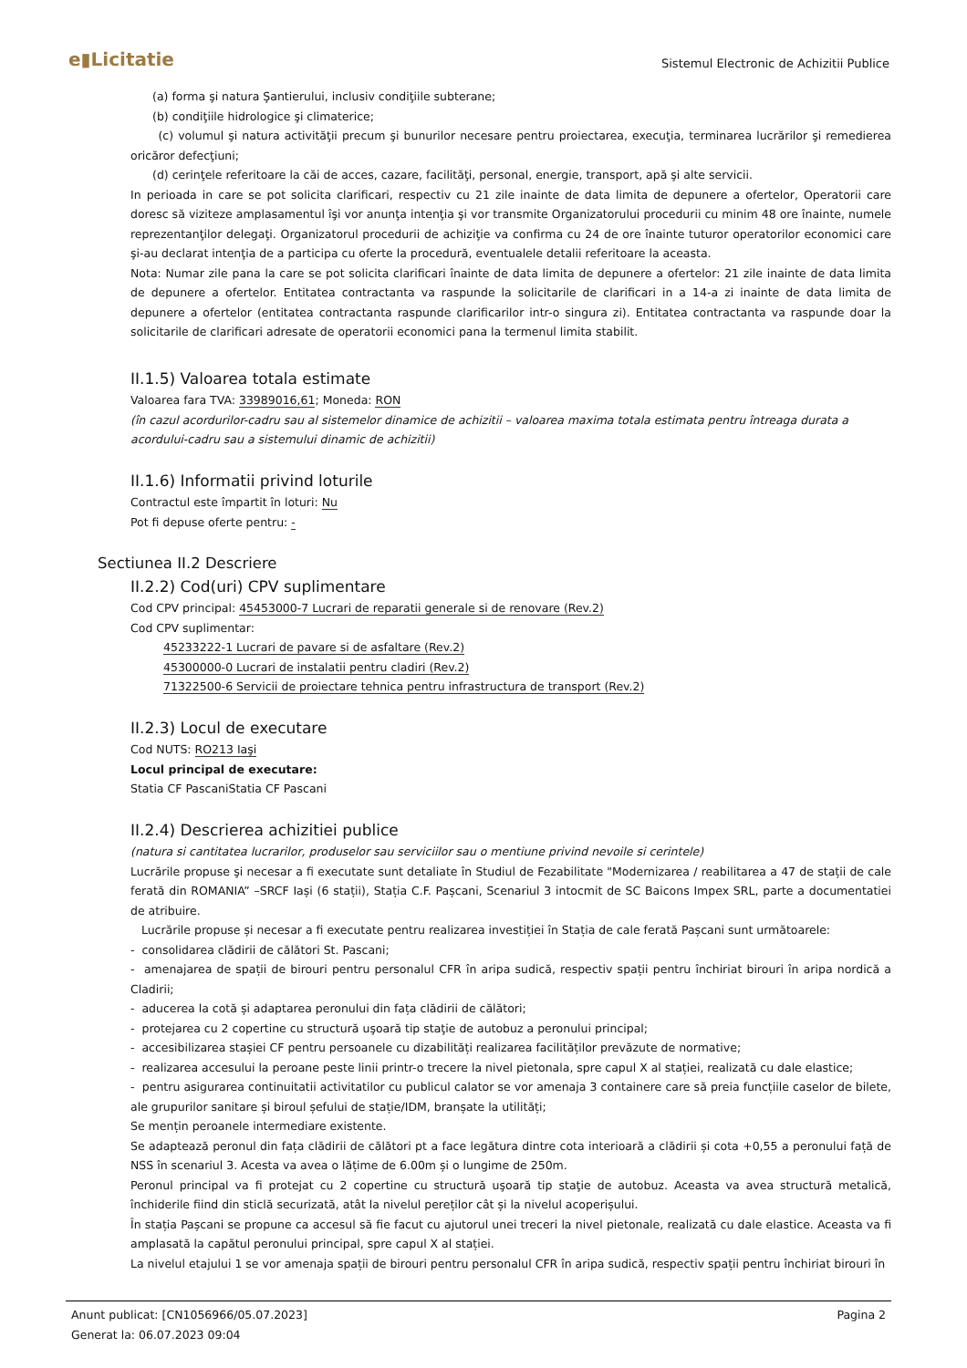e▮Licitatie
Sistemul Electronic de Achizitii Publice
(a) forma şi natura Şantierului, inclusiv condiţiile subterane;
(b) condiţiile hidrologice şi climaterice;
(c) volumul şi natura activităţii precum şi bunurilor necesare pentru proiectarea, execuţia, terminarea lucrărilor şi remedierea oricăror defecţiuni;
(d) cerinţele referitoare la căi de acces, cazare, facilităţi, personal, energie, transport, apă şi alte servicii.
In perioada in care se pot solicita clarificari, respectiv cu 21 zile inainte de data limita de depunere a ofertelor, Operatorii care doresc să viziteze amplasamentul îşi vor anunţa intenţia şi vor transmite Organizatorului procedurii cu minim 48 ore înainte, numele reprezentanţilor delegaţi. Organizatorul procedurii de achiziţie va confirma cu 24 de ore înainte tuturor operatorilor economici care şi-au declarat intenţia de a participa cu oferte la procedură, eventualele detalii referitoare la aceasta.
Nota: Numar zile pana la care se pot solicita clarificari înainte de data limita de depunere a ofertelor: 21 zile inainte de data limita de depunere a ofertelor. Entitatea contractanta va raspunde la solicitarile de clarificari in a 14-a zi inainte de data limita de depunere a ofertelor (entitatea contractanta raspunde clarificarilor intr-o singura zi). Entitatea contractanta va raspunde doar la solicitarile de clarificari adresate de operatorii economici pana la termenul limita stabilit.
II.1.5) Valoarea totala estimate
Valoarea fara TVA: 33989016,61; Moneda: RON
(în cazul acordurilor-cadru sau al sistemelor dinamice de achizitii – valoarea maxima totala estimata pentru întreaga durata a acordului-cadru sau a sistemului dinamic de achizitii)
II.1.6) Informatii privind loturile
Contractul este împartit în loturi: Nu
Pot fi depuse oferte pentru: -
Sectiunea II.2 Descriere
II.2.2) Cod(uri) CPV suplimentare
Cod CPV principal: 45453000-7 Lucrari de reparatii generale si de renovare (Rev.2)
Cod CPV suplimentar:
45233222-1 Lucrari de pavare si de asfaltare (Rev.2)
45300000-0 Lucrari de instalatii pentru cladiri (Rev.2)
71322500-6 Servicii de proiectare tehnica pentru infrastructura de transport (Rev.2)
II.2.3) Locul de executare
Cod NUTS: RO213 Iaşi
Locul principal de executare:
Statia CF PascaniStatia CF Pascani
II.2.4) Descrierea achizitiei publice
(natura si cantitatea lucrarilor, produselor sau serviciilor sau o mentiune privind nevoile si cerintele)
Lucrările propuse şi necesar a fi executate sunt detaliate în Studiul de Fezabilitate "Modernizarea / reabilitarea a 47 de stații de cale ferată din ROMANIA” –SRCF Iași (6 stații), Stația C.F. Pașcani, Scenariul 3 intocmit de SC Baicons Impex SRL, parte a documentatiei de atribuire.
Lucrările propuse și necesar a fi executate pentru realizarea investiției în Stația de cale ferată Pașcani sunt următoarele:
- consolidarea clădirii de călători St. Pascani;
- amenajarea de spații de birouri pentru personalul CFR în aripa sudică, respectiv spații pentru închiriat birouri în aripa nordică a Cladirii;
- aducerea la cotă și adaptarea peronului din fața clădirii de călători;
- protejarea cu 2 copertine cu structură uşoară tip staţie de autobuz a peronului principal;
- accesibilizarea stașiei CF pentru persoanele cu dizabilități realizarea facilităților prevăzute de normative;
- realizarea accesului la peroane peste linii printr-o trecere la nivel pietonala, spre capul X al stației, realizată cu dale elastice;
- pentru asigurarea continuitatii activitatilor cu publicul calator se vor amenaja 3 containere care să preia funcțiile caselor de bilete, ale grupurilor sanitare și biroul șefului de stație/IDM, branșate la utilități;
Se mențin peroanele intermediare existente.
Se adaptează peronul din fața clădirii de călători pt a face legătura dintre cota interioară a clădirii și cota +0,55 a peronului față de NSS în scenariul 3. Acesta va avea o lățime de 6.00m și o lungime de 250m.
Peronul principal va fi protejat cu 2 copertine cu structură uşoară tip staţie de autobuz. Aceasta va avea structură metalică, închiderile fiind din sticlă securizată, atât la nivelul pereților cât și la nivelul acoperișului.
În stația Pașcani se propune ca accesul să fie facut cu ajutorul unei treceri la nivel pietonale, realizată cu dale elastice. Aceasta va fi amplasată la capătul peronului principal, spre capul X al stației.
La nivelul etajului 1 se vor amenaja spații de birouri pentru personalul CFR în aripa sudică, respectiv spații pentru închiriat birouri în
Anunt publicat: [CN1056966/05.07.2023]
Generat la: 06.07.2023 09:04
Pagina 2